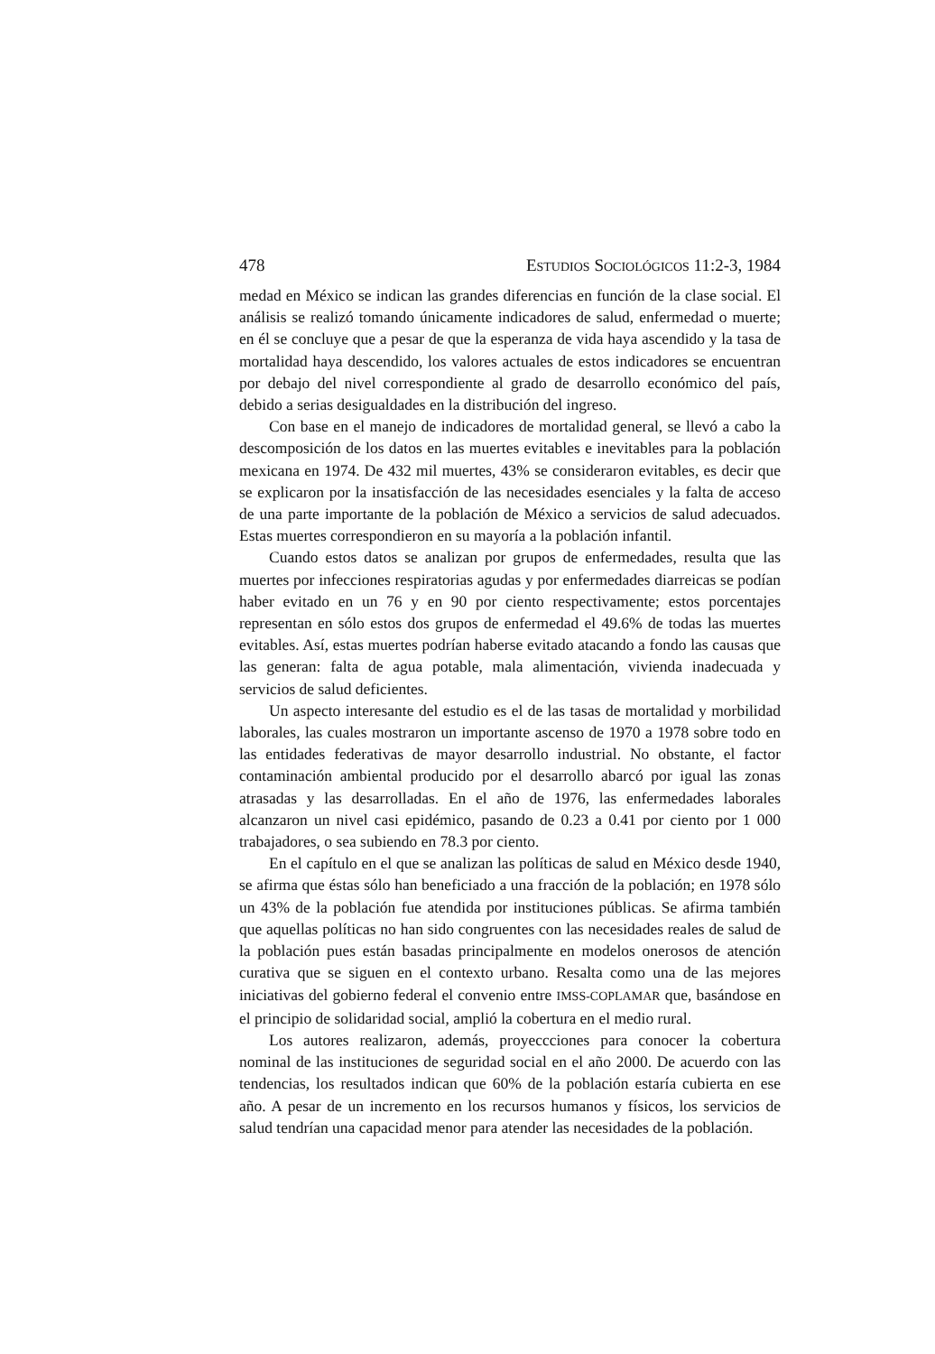478 ESTUDIOS SOCIOLÓGICOS 11:2-3, 1984
medad en México se indican las grandes diferencias en función de la clase social. El análisis se realizó tomando únicamente indicadores de salud, enfermedad o muerte; en él se concluye que a pesar de que la esperanza de vida haya ascendido y la tasa de mortalidad haya descendido, los valores actuales de estos indicadores se encuentran por debajo del nivel correspondiente al grado de desarrollo económico del país, debido a serias desigualdades en la distribución del ingreso.
Con base en el manejo de indicadores de mortalidad general, se llevó a cabo la descomposición de los datos en las muertes evitables e inevitables para la población mexicana en 1974. De 432 mil muertes, 43% se consideraron evitables, es decir que se explicaron por la insatisfacción de las necesidades esenciales y la falta de acceso de una parte importante de la población de México a servicios de salud adecuados. Estas muertes correspondieron en su mayoría a la población infantil.
Cuando estos datos se analizan por grupos de enfermedades, resulta que las muertes por infecciones respiratorias agudas y por enfermedades diarreicas se podían haber evitado en un 76 y en 90 por ciento respectivamente; estos porcentajes representan en sólo estos dos grupos de enfermedad el 49.6% de todas las muertes evitables. Así, estas muertes podrían haberse evitado atacando a fondo las causas que las generan: falta de agua potable, mala alimentación, vivienda inadecuada y servicios de salud deficientes.
Un aspecto interesante del estudio es el de las tasas de mortalidad y morbilidad laborales, las cuales mostraron un importante ascenso de 1970 a 1978 sobre todo en las entidades federativas de mayor desarrollo industrial. No obstante, el factor contaminación ambiental producido por el desarrollo abarcó por igual las zonas atrasadas y las desarrolladas. En el año de 1976, las enfermedades laborales alcanzaron un nivel casi epidémico, pasando de 0.23 a 0.41 por ciento por 1 000 trabajadores, o sea subiendo en 78.3 por ciento.
En el capítulo en el que se analizan las políticas de salud en México desde 1940, se afirma que éstas sólo han beneficiado a una fracción de la población; en 1978 sólo un 43% de la población fue atendida por instituciones públicas. Se afirma también que aquellas políticas no han sido congruentes con las necesidades reales de salud de la población pues están basadas principalmente en modelos onerosos de atención curativa que se siguen en el contexto urbano. Resalta como una de las mejores iniciativas del gobierno federal el convenio entre IMSS-COPLAMAR que, basándose en el principio de solidaridad social, amplió la cobertura en el medio rural.
Los autores realizaron, además, proyeccciones para conocer la cobertura nominal de las instituciones de seguridad social en el año 2000. De acuerdo con las tendencias, los resultados indican que 60% de la población estaría cubierta en ese año. A pesar de un incremento en los recursos humanos y físicos, los servicios de salud tendrían una capacidad menor para atender las necesidades de la población.